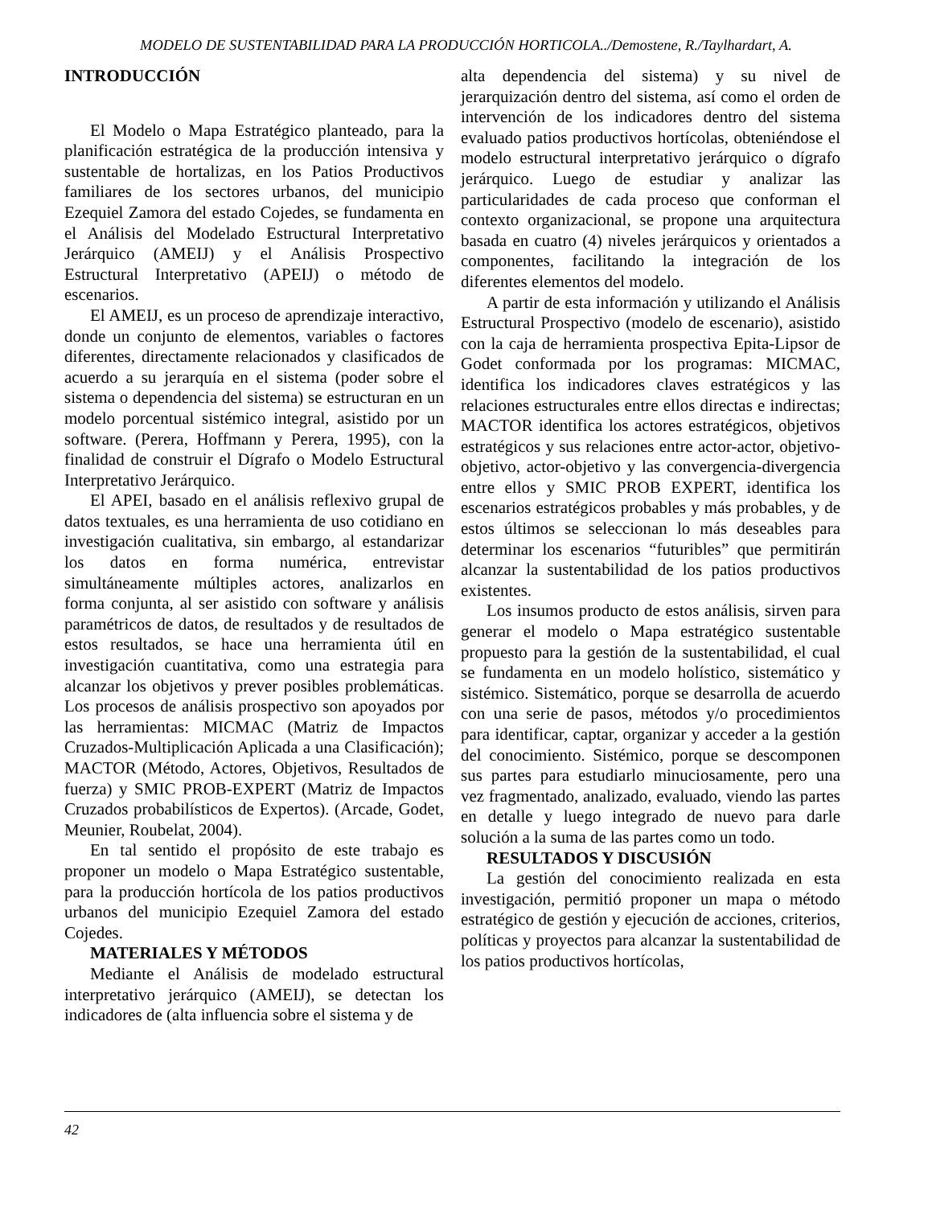MODELO DE SUSTENTABILIDAD PARA LA PRODUCCIÓN HORTICOLA../Demostene, R./Taylhardart, A.
INTRODUCCIÓN
El Modelo o Mapa Estratégico planteado, para la planificación estratégica de la producción intensiva y sustentable de hortalizas, en los Patios Productivos familiares de los sectores urbanos, del municipio Ezequiel Zamora del estado Cojedes, se fundamenta en el Análisis del Modelado Estructural Interpretativo Jerárquico (AMEIJ) y el Análisis Prospectivo Estructural Interpretativo (APEIJ) o método de escenarios.
El AMEIJ, es un proceso de aprendizaje interactivo, donde un conjunto de elementos, variables o factores diferentes, directamente relacionados y clasificados de acuerdo a su jerarquía en el sistema (poder sobre el sistema o dependencia del sistema) se estructuran en un modelo porcentual sistémico integral, asistido por un software. (Perera, Hoffmann y Perera, 1995), con la finalidad de construir el Dígrafo o Modelo Estructural Interpretativo Jerárquico.
El APEI, basado en el análisis reflexivo grupal de datos textuales, es una herramienta de uso cotidiano en investigación cualitativa, sin embargo, al estandarizar los datos en forma numérica, entrevistar simultáneamente múltiples actores, analizarlos en forma conjunta, al ser asistido con software y análisis paramétricos de datos, de resultados y de resultados de estos resultados, se hace una herramienta útil en investigación cuantitativa, como una estrategia para alcanzar los objetivos y prever posibles problemáticas. Los procesos de análisis prospectivo son apoyados por las herramientas: MICMAC (Matriz de Impactos Cruzados-Multiplicación Aplicada a una Clasificación); MACTOR (Método, Actores, Objetivos, Resultados de fuerza) y SMIC PROB-EXPERT (Matriz de Impactos Cruzados probabilísticos de Expertos). (Arcade, Godet, Meunier, Roubelat, 2004).
En tal sentido el propósito de este trabajo es proponer un modelo o Mapa Estratégico sustentable, para la producción hortícola de los patios productivos urbanos del municipio Ezequiel Zamora del estado Cojedes.
MATERIALES Y MÉTODOS
Mediante el Análisis de modelado estructural interpretativo jerárquico (AMEIJ), se detectan los indicadores de (alta influencia sobre el sistema y de
alta dependencia del sistema) y su nivel de jerarquización dentro del sistema, así como el orden de intervención de los indicadores dentro del sistema evaluado patios productivos hortícolas, obteniéndose el modelo estructural interpretativo jerárquico o dígrafo jerárquico. Luego de estudiar y analizar las particularidades de cada proceso que conforman el contexto organizacional, se propone una arquitectura basada en cuatro (4) niveles jerárquicos y orientados a componentes, facilitando la integración de los diferentes elementos del modelo.
A partir de esta información y utilizando el Análisis Estructural Prospectivo (modelo de escenario), asistido con la caja de herramienta prospectiva Epita-Lipsor de Godet conformada por los programas: MICMAC, identifica los indicadores claves estratégicos y las relaciones estructurales entre ellos directas e indirectas; MACTOR identifica los actores estratégicos, objetivos estratégicos y sus relaciones entre actor-actor, objetivo-objetivo, actor-objetivo y las convergencia-divergencia entre ellos y SMIC PROB EXPERT, identifica los escenarios estratégicos probables y más probables, y de estos últimos se seleccionan lo más deseables para determinar los escenarios “futuribles” que permitirán alcanzar la sustentabilidad de los patios productivos existentes.
Los insumos producto de estos análisis, sirven para generar el modelo o Mapa estratégico sustentable propuesto para la gestión de la sustentabilidad, el cual se fundamenta en un modelo holístico, sistemático y sistémico. Sistemático, porque se desarrolla de acuerdo con una serie de pasos, métodos y/o procedimientos para identificar, captar, organizar y acceder a la gestión del conocimiento. Sistémico, porque se descomponen sus partes para estudiarlo minuciosamente, pero una vez fragmentado, analizado, evaluado, viendo las partes en detalle y luego integrado de nuevo para darle solución a la suma de las partes como un todo.
RESULTADOS Y DISCUSIÓN
La gestión del conocimiento realizada en esta investigación, permitió proponer un mapa o método estratégico de gestión y ejecución de acciones, criterios, políticas y proyectos para alcanzar la sustentabilidad de los patios productivos hortícolas,
42